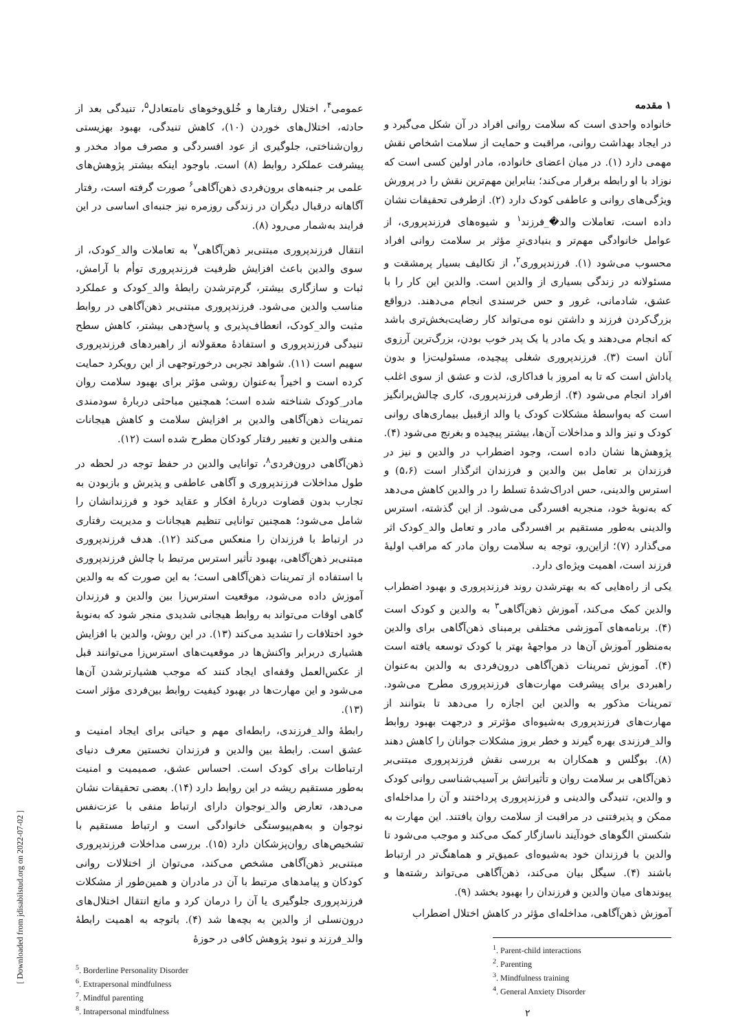[ Downloaded from jdisabilstud.org on 2022-07-02 ]
۱ مقدمه
خانواده واحدی است که سلامت روانی افراد در آن شکل می‌گیرد و در ایجاد بهداشت روانی، مراقبت و حمایت از سلامت اشخاص نقش مهمی دارد (۱). در میان اعضای خانواده، مادر اولین کسی است که نوزاد با او رابطه برقرار می‌کند؛ بنابراین مهم‌ترین نقش را در پرورش ویژگی‌های روانی و عاطفی کودک دارد (۲). ازطرفی تحقیقات نشان داده است، تعاملات والد�_فرزند<sup>۱</sup> و شیوه‌های فرزندپروری، از عوامل خانوادگی مهم‌تر و بنیادی‌ترِ مؤثر بر سلامت روانی افراد محسوب می‌شود (۱). فرزندپروری<sup>۲</sup>، از تکالیف بسیار پرمشقت و مسئولانه در زندگی بسیاری از والدین است. والدین این کار را با عشق، شادمانی، غرور و حس خرسندی انجام می‌دهند. درواقع بزرگ‌کردن فرزند و داشتن نوه می‌تواند کار رضایت‌بخش‌تری باشد که انجام می‌دهند و یک مادر یا یک پدر خوب بودن، بزرگ‌ترین آرزوی آنان است (۳). فرزندپروری شغلی پیچیده، مسئولیت‌زا و بدون پاداش است که تا به امروز با فداکاری، لذت و عشق از سوی اغلب افراد انجام می‌شود (۴). ازطرفی فرزندپروری، کاری چالش‌برانگیز است که به‌واسطهٔ مشکلات کودک یا والد ازقبیل بیماری‌های روانی کودک و نیز والد و مداخلات آن‌ها، بیشتر پیچیده و بغرنج می‌شود (۴). پژوهش‌ها نشان داده است، وجود اضطراب در والدین و نیز در فرزندان بر تعامل بین والدین و فرزندان اثرگذار است (۵،۶) و استرس والدینی، حس ادراک‌شدهٔ تسلط را در والدین کاهش می‌دهد که به‌نوبهٔ خود، منجربه افسردگی می‌شود. از این گذشته، استرس والدینی به‌طور مستقیم بر افسردگی مادر و تعامل والد_کودک اثر می‌گذارد (۷)؛ ازاین‌رو، توجه به سلامت روان مادر که مراقب اولیهٔ فرزند است، اهمیت ویژه‌ای دارد.
یکی از راه‌هایی که به بهترشدن روند فرزندپروری و بهبود اضطراب والدین کمک می‌کند، آموزش ذهن‌آگاهی<sup>۳</sup> به والدین و کودک است (۴). برنامه‌های آموزشی مختلفی برمبنای ذهن‌آگاهی برای والدین به‌منظور آموزش آن‌ها در مواجههٔ بهتر با کودک توسعه یافته است (۴). آموزش تمرینات ذهن‌آگاهی درون‌فردی به والدین به‌عنوان راهبردی برای پیشرفت مهارت‌های فرزندپروری مطرح می‌شود. تمرینات مذکور به والدین این اجازه را می‌دهد تا بتوانند از مهارت‌های فرزندپروری به‌شیوه‌ای مؤثرتر و درجهت بهبود روابط والد_فرزندی بهره گیرند و خطر بروز مشکلات جوانان را کاهش دهند (۸). بوگلس و همکاران به بررسی نقش فرزندپروری مبتنی‌بر ذهن‌آگاهی بر سلامت روان و تأثیراتش بر آسیب‌شناسی روانی کودک و والدین، تنیدگی والدینی و فرزندپروری پرداختند و آن را مداخله‌ای ممکن و پذیرفتنی در مراقبت از سلامت روان یافتند. این مهارت به شکستن الگوهای خودآیند ناسازگار کمک می‌کند و موجب می‌شود تا والدین با فرزندان خود به‌شیوه‌ای عمیق‌تر و هماهنگ‌تر در ارتباط باشند (۴). سیگل بیان می‌کند، ذهن‌آگاهی می‌تواند رشته‌ها و پیوندهای میان والدین و فرزندان را بهبود بخشد (۹).
آموزش ذهن‌آگاهی، مداخله‌ای مؤثر در کاهش اختلال اضطراب
<sup>1</sup>. Parent-child interactions
<sup>2</sup>. Parenting
<sup>3</sup>. Mindfulness training
<sup>4</sup>. General Anxiety Disorder
۲
عمومی<sup>۴</sup>، اختلال رفتارها و خُلق‌وخوهای نامتعادل<sup>۵</sup>، تنیدگی بعد از حادثه، اختلال‌های خوردن (۱۰)، کاهش تنیدگی، بهبود بهزیستی روان‌شناختی، جلوگیری از عود افسردگی و مصرف مواد مخدر و پیشرفت عملکرد روابط (۸) است. باوجود اینکه بیشتر پژوهش‌های علمی بر جنبه‌های برون‌فردی ذهن‌آگاهی<sup>۶</sup> صورت گرفته است، رفتار آگاهانه درقبال دیگران در زندگی روزمره نیز جنبه‌ای اساسی در این فرایند به‌شمار می‌رود (۸).
انتقال فرزندپروری مبتنی‌بر ذهن‌آگاهی<sup>۷</sup> به تعاملات والد_کودک، از سوی والدین باعث افزایش ظرفیت فرزندپروری توأم با آرامش، ثبات و سازگاری بیشتر، گرم‌ترشدن رابطهٔ والد_کودک و عملکرد مناسب والدین می‌شود. فرزندپروری مبتنی‌بر ذهن‌آگاهی در روابط مثبت والد_کودک، انعطاف‌پذیری و پاسخ‌دهی بیشتر، کاهش سطح تنیدگی فرزندپروری و استفادهٔ معقولانه از راهبردهای فرزندپروری سهیم است (۱۱). شواهد تجربی درخورتوجهی از این رویکرد حمایت کرده است و اخیراً به‌عنوان روشی مؤثر برای بهبود سلامت روان مادر_کودک شناخته شده است؛ همچنین مباحثی دربارهٔ سودمندی تمرینات ذهن‌آگاهی والدین بر افزایش سلامت و کاهش هیجانات منفی والدین و تغییر رفتار کودکان مطرح شده است (۱۲).
ذهن‌آگاهی درون‌فردی<sup>۸</sup>، توانایی والدین در حفظ توجه در لحظه در طول مداخلات فرزندپروری و آگاهی عاطفی و پذیرش و بازبودن به تجارب بدون قضاوت دربارهٔ افکار و عقاید خود و فرزندانشان را شامل می‌شود؛ همچنین توانایی تنظیم هیجانات و مدیریت رفتاری در ارتباط با فرزندان را منعکس می‌کند (۱۲). هدف فرزندپروری مبتنی‌بر ذهن‌آگاهی، بهبود تأثیر استرس مرتبط با چالش فرزندپروری با استفاده از تمرینات ذهن‌آگاهی است؛ به این صورت که به والدین آموزش داده می‌شود، موقعیت استرس‌زا بین والدین و فرزندان گاهی اوقات می‌تواند به روابط هیجانی شدیدی منجر شود که به‌نوبهٔ خود اختلافات را تشدید می‌کند (۱۳). در این روش، والدین با افزایش هشیاری دربرابر واکنش‌ها در موقعیت‌های استرس‌زا می‌توانند قبل از عکس‌العمل وقفه‌ای ایجاد کنند که موجب هشیارترشدن آن‌ها می‌شود و این مهارت‌ها در بهبود کیفیت روابط بین‌فردی مؤثر است (۱۳).
رابطهٔ والد_فرزندی، رابطه‌ای مهم و حیاتی برای ایجاد امنیت و عشق است. رابطهٔ بین والدین و فرزندان نخستین معرف دنیای ارتباطات برای کودک است. احساس عشق، صمیمیت و امنیت به‌طور مستقیم ریشه در این روابط دارد (۱۴). بعضی تحقیقات نشان می‌دهد، تعارض والد_نوجوان دارای ارتباط منفی با عزت‌نفس نوجوان و به‌هم‌پیوستگی خانوادگی است و ارتباط مستقیم با تشخیص‌های روان‌پزشکان دارد (۱۵). بررسی مداخلات فرزندپروری مبتنی‌بر ذهن‌آگاهی مشخص می‌کند، می‌توان از اختلالات روانی کودکان و پیامدهای مرتبط با آن در مادران و همین‌طور از مشکلات فرزندپروری جلوگیری یا آن را درمان کرد و مانع انتقال اختلال‌های درون‌نسلی از والدین به بچه‌ها شد (۴). باتوجه به اهمیت رابطهٔ والد_فرزند و نبود پژوهش کافی در حوزهٔ
<sup>5</sup>. Borderline Personality Disorder
<sup>6</sup>. Extrapersonal mindfulness
<sup>7</sup>. Mindful parenting
<sup>8</sup>. Intrapersonal mindfulness